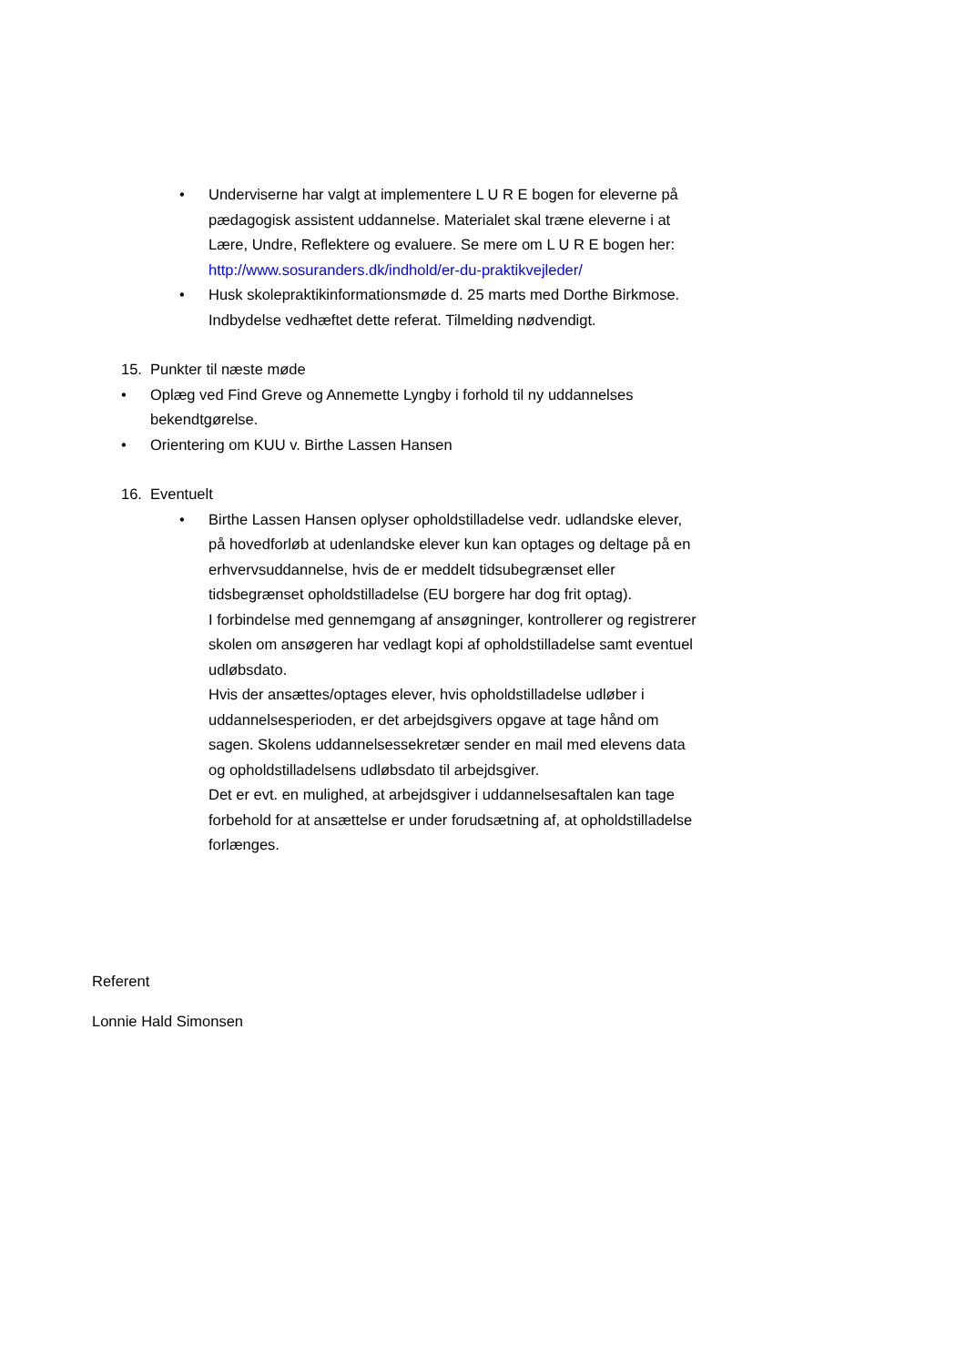• Underviserne har valgt at implementere L U R E bogen for eleverne på pædagogisk assistent uddannelse. Materialet skal træne eleverne i at Lære, Undre, Reflektere og evaluere. Se mere om L U R E bogen her: http://www.sosuranders.dk/indhold/er-du-praktikvejleder/
• Husk skolepraktikinformationsmøde d. 25 marts med Dorthe Birkmose. Indbydelse vedhæftet dette referat. Tilmelding nødvendigt.
15. Punkter til næste møde
• Oplæg ved Find Greve og Annemette Lyngby i forhold til ny uddannelses bekendtgørelse.
• Orientering om KUU v. Birthe Lassen Hansen
16. Eventuelt
• Birthe Lassen Hansen oplyser opholdstilladelse vedr. udlandske elever, på hovedforløb at udenlandske elever kun kan optages og deltage på en erhvervsuddannelse, hvis de er meddelt tidsubegrænset eller tidsbegrænset opholdstilladelse (EU borgere har dog frit optag).
I forbindelse med gennemgang af ansøgninger, kontrollerer og registrerer skolen om ansøgeren har vedlagt kopi af opholdstilladelse samt eventuel udløbsdato.
Hvis der ansættes/optages elever, hvis opholdstilladelse udløber i uddannelsesperioden, er det arbejdsgivers opgave at tage hånd om sagen. Skolens uddannelsessekretær sender en mail med elevens data og opholdstilladelsens udløbsdato til arbejdsgiver.
Det er evt. en mulighed, at arbejdsgiver i uddannelsesaftalen kan tage forbehold for at ansættelse er under forudsætning af, at opholdstilladelse forlænges.
Referent
Lonnie Hald Simonsen